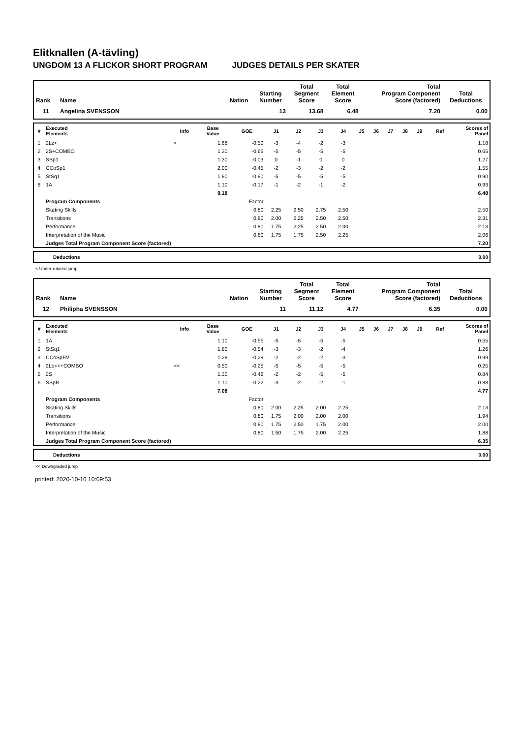Elitknallen (A-tävling)
UNGDOM 13 A FLICKOR SHORT PROGRAM JUDGES DETAILS PER SKATER
| Rank | Name | Nation | Starting Number | Total Segment Score | Total Element Score | Total Program Component Score (factored) | Total Deductions |
| --- | --- | --- | --- | --- | --- | --- | --- |
| 11 | Angelina SVENSSON | | 13 | 13.68 | 6.48 | 7.20 | 0.00 |
| # | Executed Elements | Info | Base Value | GOE | J1 | J2 | J3 | J4 | J5 | J6 | J7 | J8 | J9 | Ref | Scores of Panel |
| --- | --- | --- | --- | --- | --- | --- | --- | --- | --- | --- | --- | --- | --- | --- | --- |
| 1 | 2Lz< | < | 1.68 | -0.50 | -3 | -4 | -2 | -3 | | | | | | | 1.18 |
| 2 | 2S+COMBO | | 1.30 | -0.65 | -5 | -5 | -5 | -5 | | | | | | | 0.65 |
| 3 | SSp1 | | 1.30 | -0.03 | 0 | -1 | 0 | 0 | | | | | | | 1.27 |
| 4 | CCoSp1 | | 2.00 | -0.45 | -2 | -3 | -2 | -2 | | | | | | | 1.55 |
| 5 | StSq1 | | 1.80 | -0.90 | -5 | -5 | -5 | -5 | | | | | | | 0.90 |
| 6 | 1A | | 1.10 | -0.17 | -1 | -2 | -1 | -2 | | | | | | | 0.93 |
| | | | 9.18 | | | | | | | | | | | | 6.48 |
| | Program Components | | | Factor | | | | | | | | | | | |
| | Skating Skills | | | 0.80 | 2.25 | 2.50 | 2.75 | 2.50 | | | | | | | 2.50 |
| | Transitions | | | 0.80 | 2.00 | 2.25 | 2.50 | 2.50 | | | | | | | 2.31 |
| | Performance | | | 0.80 | 1.75 | 2.25 | 2.50 | 2.00 | | | | | | | 2.13 |
| | Interpretation of the Music | | | 0.80 | 1.75 | 1.75 | 2.50 | 2.25 | | | | | | | 2.06 |
| | Judges Total Program Component Score (factored) | | | | | | | | | | | | | | 7.20 |
| | Deductions | 0.00 |
< Under-rotated jump
| Rank | Name | Nation | Starting Number | Total Segment Score | Total Element Score | Total Program Component Score (factored) | Total Deductions |
| --- | --- | --- | --- | --- | --- | --- | --- |
| 12 | Philipha SVENSSON | | 11 | 11.12 | 4.77 | 6.35 | 0.00 |
| # | Executed Elements | Info | Base Value | GOE | J1 | J2 | J3 | J4 | J5 | J6 | J7 | J8 | J9 | Ref | Scores of Panel |
| --- | --- | --- | --- | --- | --- | --- | --- | --- | --- | --- | --- | --- | --- | --- | --- |
| 1 | 1A | | 1.10 | -0.55 | -5 | -5 | -5 | -5 | | | | | | | 0.55 |
| 2 | StSq1 | | 1.80 | -0.54 | -3 | -3 | -2 | -4 | | | | | | | 1.26 |
| 3 | CCoSpBV | | 1.28 | -0.29 | -2 | -2 | -2 | -3 | | | | | | | 0.99 |
| 4 | 2Lo<<+COMBO | << | 0.50 | -0.25 | -5 | -5 | -5 | -5 | | | | | | | 0.25 |
| 5 | 2S | | 1.30 | -0.46 | -2 | -2 | -5 | -5 | | | | | | | 0.84 |
| 6 | SSpB | | 1.10 | -0.22 | -3 | -2 | -2 | -1 | | | | | | | 0.88 |
| | | | 7.08 | | | | | | | | | | | | 4.77 |
| | Program Components | | | Factor | | | | | | | | | | | |
| | Skating Skills | | | 0.80 | 2.00 | 2.25 | 2.00 | 2.25 | | | | | | | 2.13 |
| | Transitions | | | 0.80 | 1.75 | 2.00 | 2.00 | 2.00 | | | | | | | 1.94 |
| | Performance | | | 0.80 | 1.75 | 2.50 | 1.75 | 2.00 | | | | | | | 2.00 |
| | Interpretation of the Music | | | 0.80 | 1.50 | 1.75 | 2.00 | 2.25 | | | | | | | 1.88 |
| | Judges Total Program Component Score (factored) | | | | | | | | | | | | | | 6.35 |
| | Deductions | 0.00 |
<< Downgraded jump
printed: 2020-10-10 10:09:53